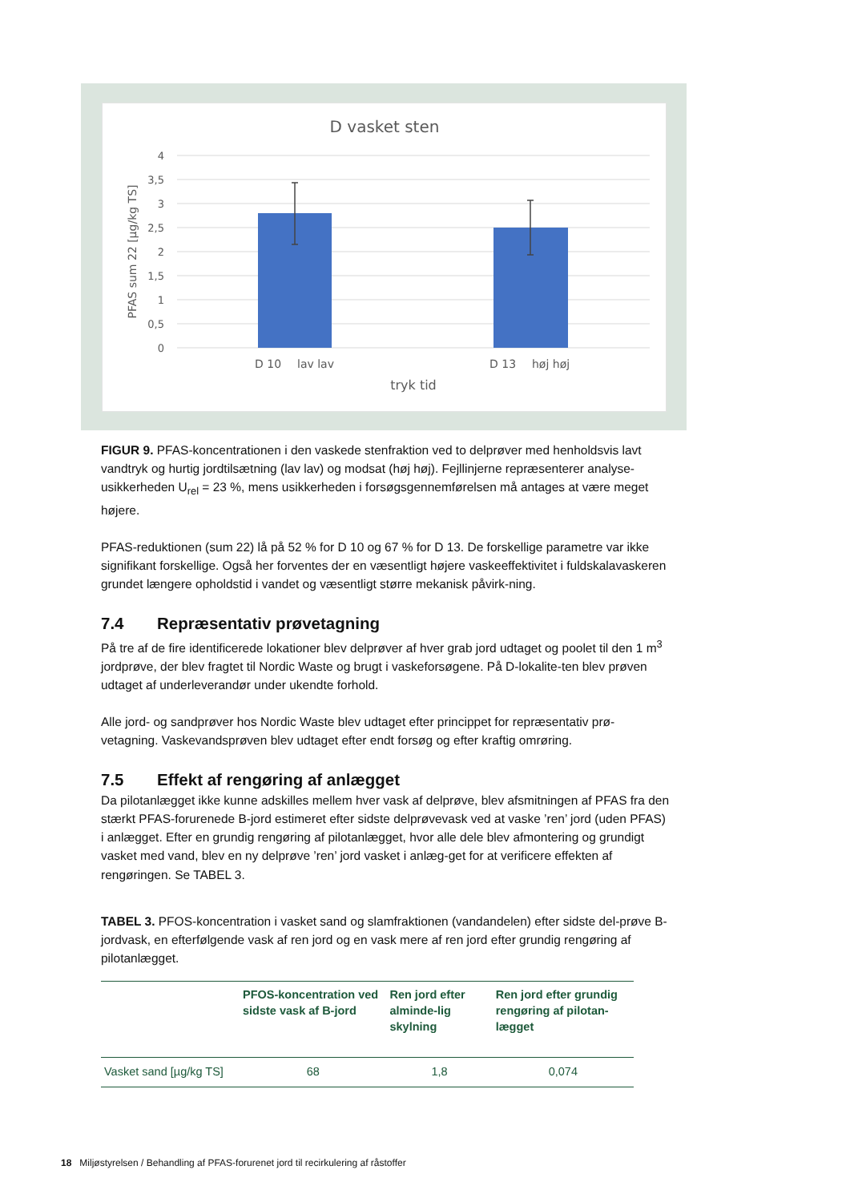D vasket sten
4
3,5
3
2,5
2
1,5
1
0,5
0
D 10
lav lav
D 13
høj høj
tryk tid
PFAS sum 22 [µg/kg TS]
FIGUR 9. PFAS-koncentrationen i den vaskede stenfraktion ved to delprøver med henholdsvis lavt vandtryk og hurtig jordtilsætning (lav lav) og modsat (høj høj). Fejllinjerne repræsenterer analyse-usikkerheden U<sub>rel</sub> = 23 %, mens usikkerheden i forsøgsgennemførelsen må antages at være meget højere.
PFAS-reduktionen (sum 22) lå på 52 % for D 10 og 67 % for D 13. De forskellige parametre var ikke signifikant forskellige. Også her forventes der en væsentligt højere vaskeeffektivitet i fuldskalavaskeren grundet længere opholdstid i vandet og væsentligt større mekanisk påvirk-ning.
7.4 Repræsentativ prøvetagning
På tre af de fire identificerede lokationer blev delprøver af hver grab jord udtaget og poolet til den 1 m<sup>3</sup> jordprøve, der blev fragtet til Nordic Waste og brugt i vaskeforsøgene. På D-lokalite-ten blev prøven udtaget af underleverandør under ukendte forhold.
Alle jord- og sandprøver hos Nordic Waste blev udtaget efter princippet for repræsentativ prø-vetagning. Vaskevandsprøven blev udtaget efter endt forsøg og efter kraftig omrøring.
7.5 Effekt af rengøring af anlægget
Da pilotanlægget ikke kunne adskilles mellem hver vask af delprøve, blev afsmitningen af PFAS fra den stærkt PFAS-forurenede B-jord estimeret efter sidste delprøvevask ved at vaske ’ren’ jord (uden PFAS) i anlægget. Efter en grundig rengøring af pilotanlægget, hvor alle dele blev afmontering og grundigt vasket med vand, blev en ny delprøve ’ren’ jord vasket i anlæg-get for at verificere effekten af rengøringen. Se TABEL 3.
TABEL 3. PFOS-koncentration i vasket sand og slamfraktionen (vandandelen) efter sidste del-prøve B-jordvask, en efterfølgende vask af ren jord og en vask mere af ren jord efter grundig rengøring af pilotanlægget.
| | PFOS-koncentration ved sidste vask af B-jord | Ren jord efter alminde-lig skylning | Ren jord efter grundig rengøring af pilotan-lægget |
| --- | --- | --- | --- |
| Vasket sand [µg/kg TS] | 68 | 1,8 | 0,074 |
18 Miljøstyrelsen / Behandling af PFAS-forurenet jord til recirkulering af råstoffer